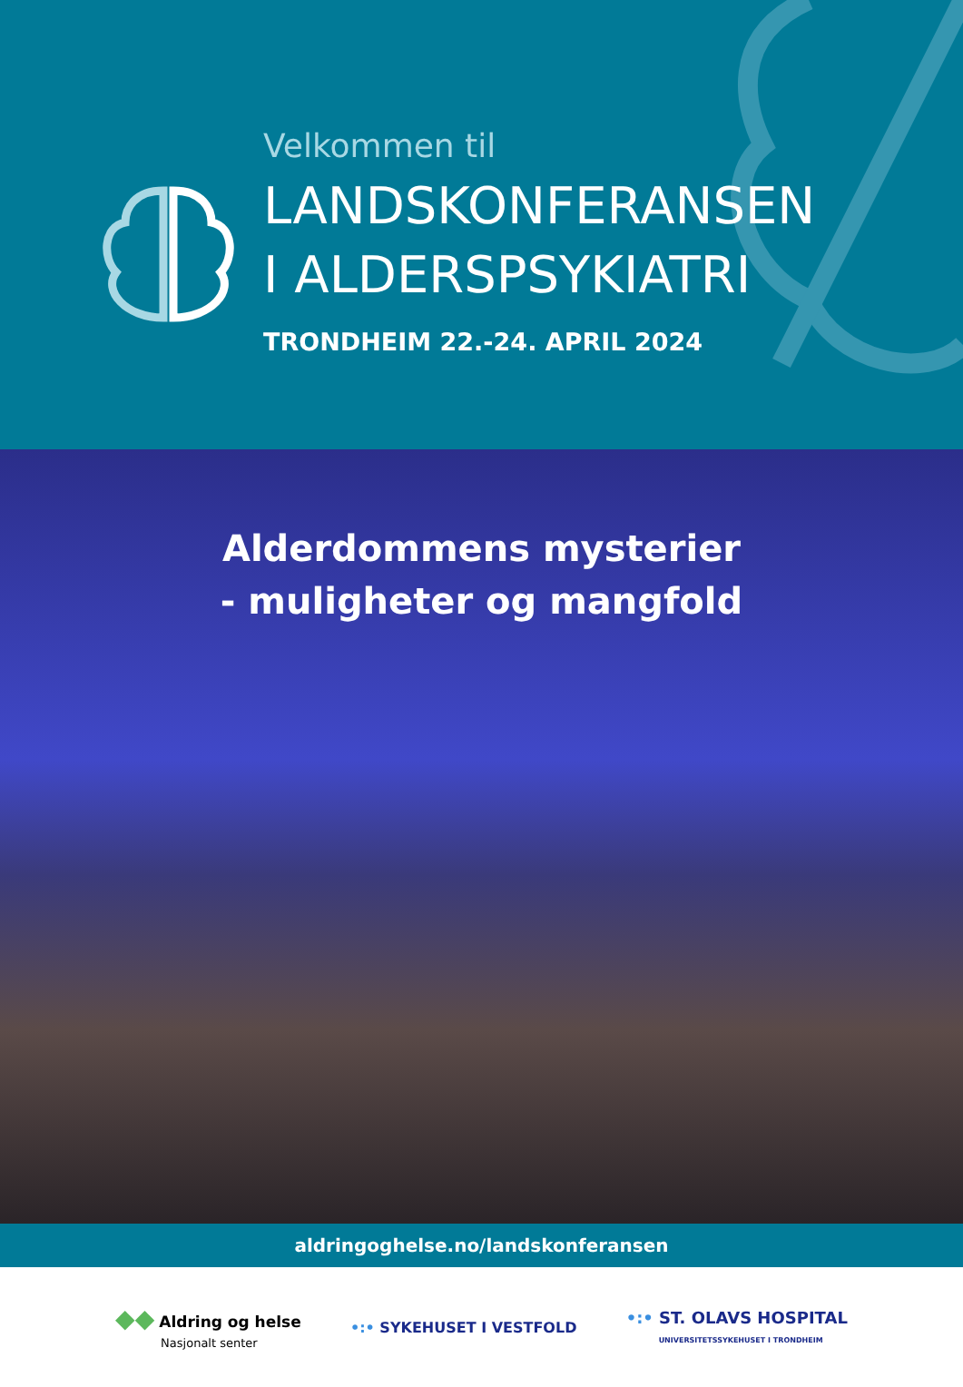Velkommen til
LANDSKONFERANSEN
I ALDERSPSYKIATRI
TRONDHEIM 22.-24. APRIL 2024
Alderdommens mysterier
- muligheter og mangfold
aldringoghelse.no/landskonferansen
◆◆ Aldring og helse
Nasjonalt senter
•:• SYKEHUSET I VESTFOLD
•:• ST. OLAVS HOSPITAL
UNIVERSITETSSYKEHUSET I TRONDHEIM